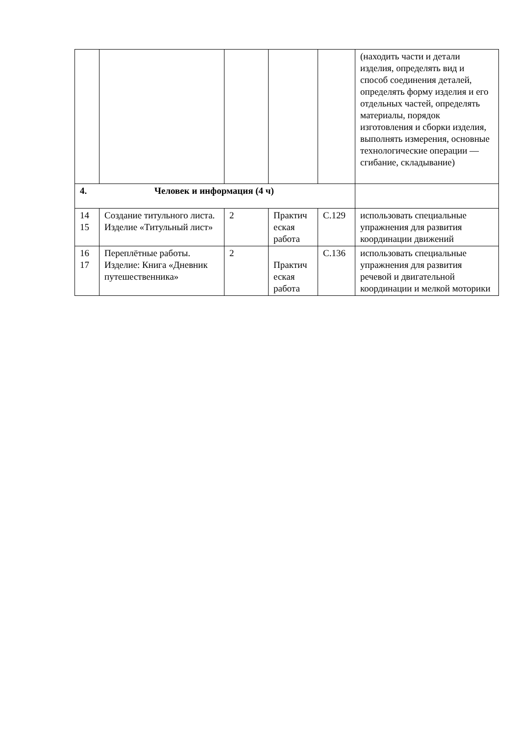| | | | | | (находить части и детали изделия, определять вид и способ соединения деталей, определять форму изделия и его отдельных частей, определять материалы, порядок изготовления и сборки изделия, выполнять измерения, основные технологические операции — сгибание, складывание) |
| 4. Человек и информация (4 ч) | | | | | |
| 14 15 | Создание титульного листа. Изделие «Титульный лист» | 2 | Практич еская работа | С.129 | использовать специальные упражнения для развития координации движений |
| 16 17 | Переплётные работы. Изделие: Книга «Дневник путешественника» | 2 | Практич еская работа | С.136 | использовать специальные упражнения для развития речевой и двигательной координации и мелкой моторики |